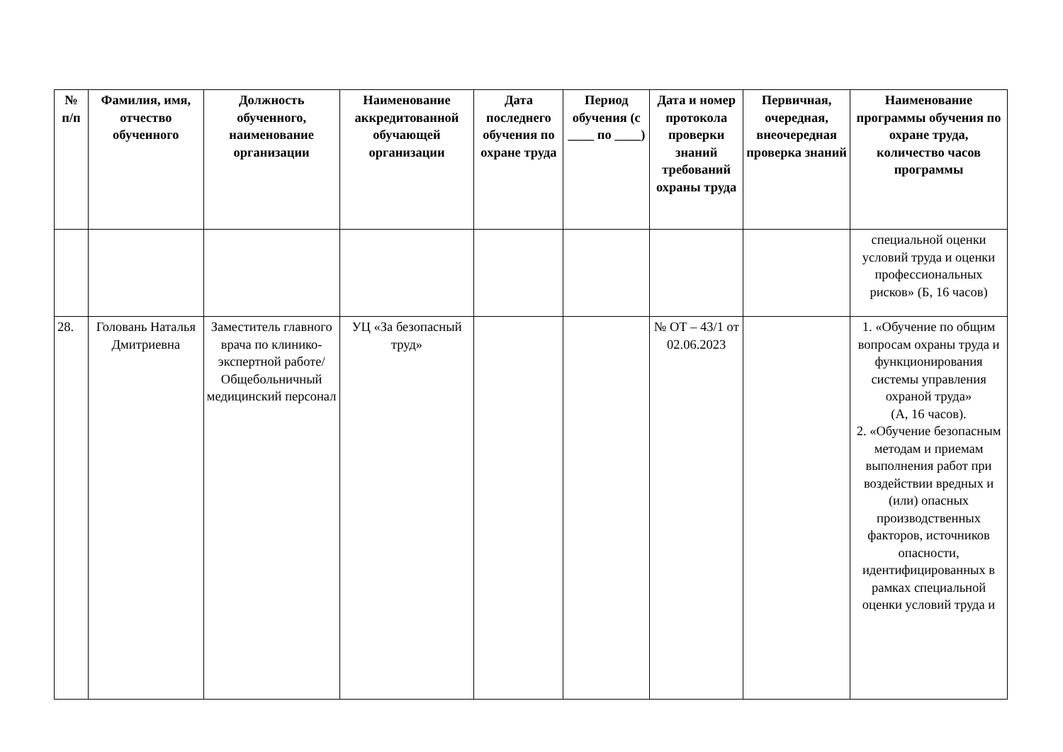| № п/п | Фамилия, имя, отчество обученного | Должность обученного, наименование организации | Наименование аккредитованной обучающей организации | Дата последнего обучения по охране труда | Период обучения (с ____ по ____) | Дата и номер протокола проверки знаний требований охраны труда | Первичная, очередная, внеочередная проверка знаний | Наименование программы обучения по охране труда, количество часов программы |
| --- | --- | --- | --- | --- | --- | --- | --- | --- |
| | | | | | | | | специальной оценки условий труда и оценки профессиональных рисков» (Б, 16 часов) |
| 28. | Головань Наталья Дмитриевна | Заместитель главного врача по клинико-экспертной работе/ Общебольничный медицинский персонал | УЦ «За безопасный труд» | | | № ОТ – 43/1 от 02.06.2023 | | 1. «Обучение по общим вопросам охраны труда и функционирования системы управления охраной труда» (А, 16 часов). 2. «Обучение безопасным методам и приемам выполнения работ при воздействии вредных и (или) опасных производственных факторов, источников опасности, идентифицированных в рамках специальной оценки условий труда и |